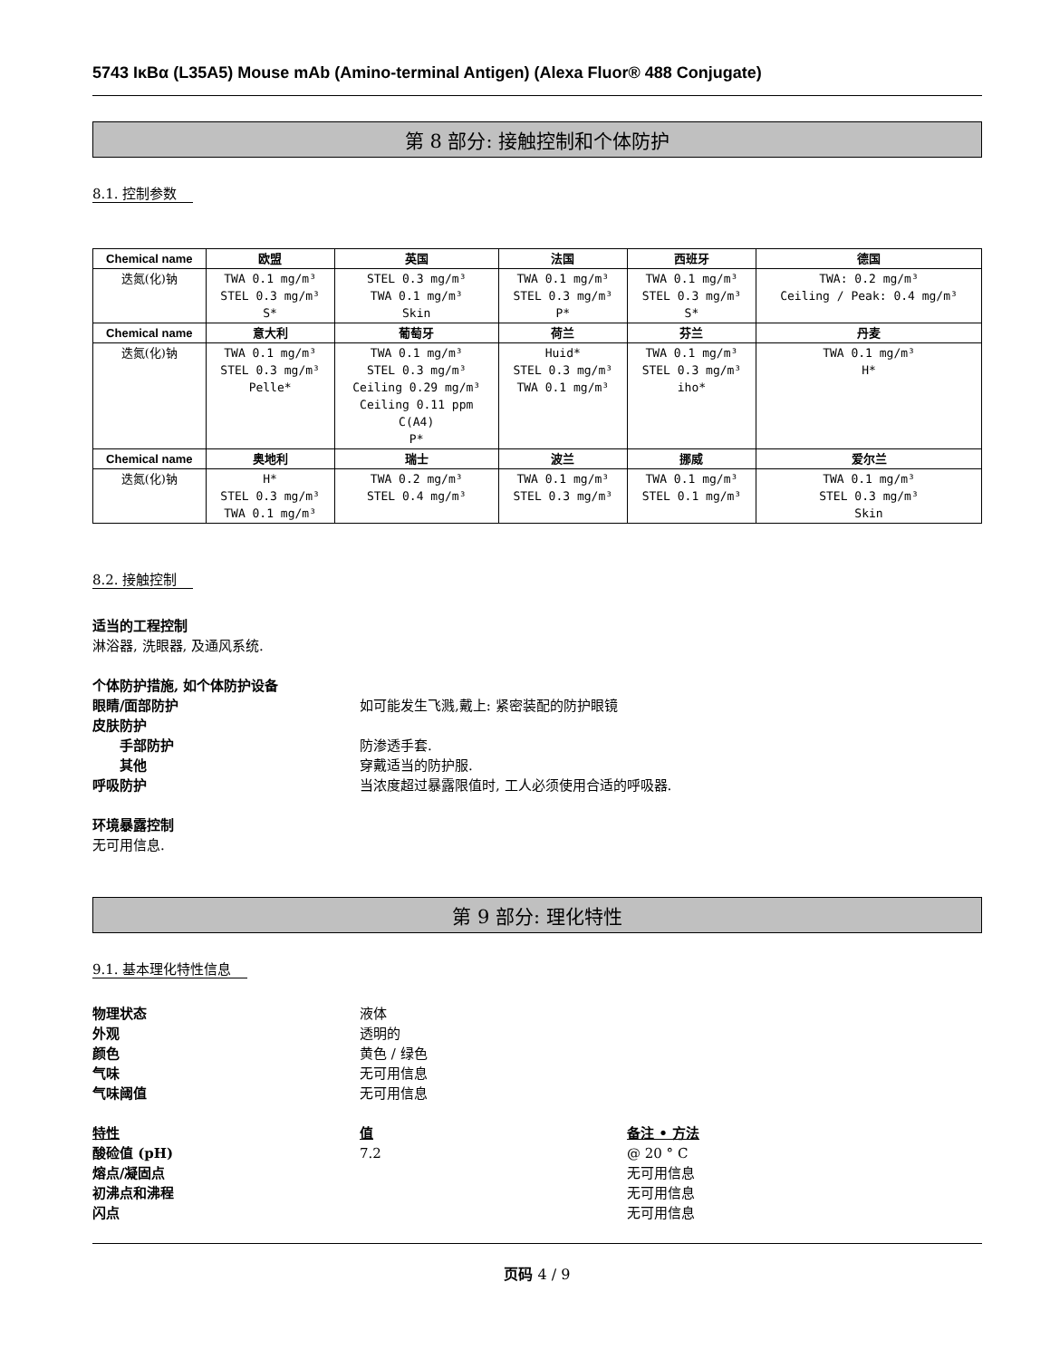5743 IκBα (L35A5) Mouse mAb (Amino-terminal Antigen) (Alexa Fluor® 488 Conjugate)
第 8 部分: 接触控制和个体防护
8.1. 控制参数
| Chemical name | 欧盟 | 英国 | 法国 | 西班牙 | 德国 |
| --- | --- | --- | --- | --- | --- |
| 迭氮(化)钠 | TWA 0.1 mg/m³ STEL 0.3 mg/m³ S* | STEL 0.3 mg/m³ TWA 0.1 mg/m³ Skin | TWA 0.1 mg/m³ STEL 0.3 mg/m³ P* | TWA 0.1 mg/m³ STEL 0.3 mg/m³ S* | TWA: 0.2 mg/m³ Ceiling / Peak: 0.4 mg/m³ |
| Chemical name | 意大利 | 葡萄牙 | 荷兰 | 芬兰 | 丹麦 |
| 迭氮(化)钠 | TWA 0.1 mg/m³ STEL 0.3 mg/m³ Pelle* | TWA 0.1 mg/m³ STEL 0.3 mg/m³ Ceiling 0.29 mg/m³ Ceiling 0.11 ppm C(A4) P* | Huid* STEL 0.3 mg/m³ TWA 0.1 mg/m³ | TWA 0.1 mg/m³ STEL 0.3 mg/m³ iho* | TWA 0.1 mg/m³ H* |
| Chemical name | 奥地利 | 瑞士 | 波兰 | 挪威 | 爱尔兰 |
| 迭氮(化)钠 | H* STEL 0.3 mg/m³ TWA 0.1 mg/m³ | TWA 0.2 mg/m³ STEL 0.4 mg/m³ | TWA 0.1 mg/m³ STEL 0.3 mg/m³ | TWA 0.1 mg/m³ STEL 0.1 mg/m³ | TWA 0.1 mg/m³ STEL 0.3 mg/m³ Skin |
8.2. 接触控制
适当的工程控制
淋浴器, 洗眼器, 及通风系统.
个体防护措施, 如个体防护设备
眼睛/面部防护 如可能发生飞溅,戴上: 紧密装配的防护眼镜
皮肤防护
手部防护 防渗透手套.
其他 穿戴适当的防护服.
呼吸防护 当浓度超过暴露限值时, 工人必须使用合适的呼吸器.
环境暴露控制
无可用信息.
第 9 部分: 理化特性
9.1. 基本理化特性信息
物理状态 液体
外观 透明的
颜色 黄色 / 绿色
气味 无可用信息
气味阈值 无可用信息
特性 值 备注 • 方法
酸硷值 (pH) 7.2 @ 20 ° C
熔点/凝固点 无可用信息
初沸点和沸程 无可用信息
闪点 无可用信息
页码 4 / 9